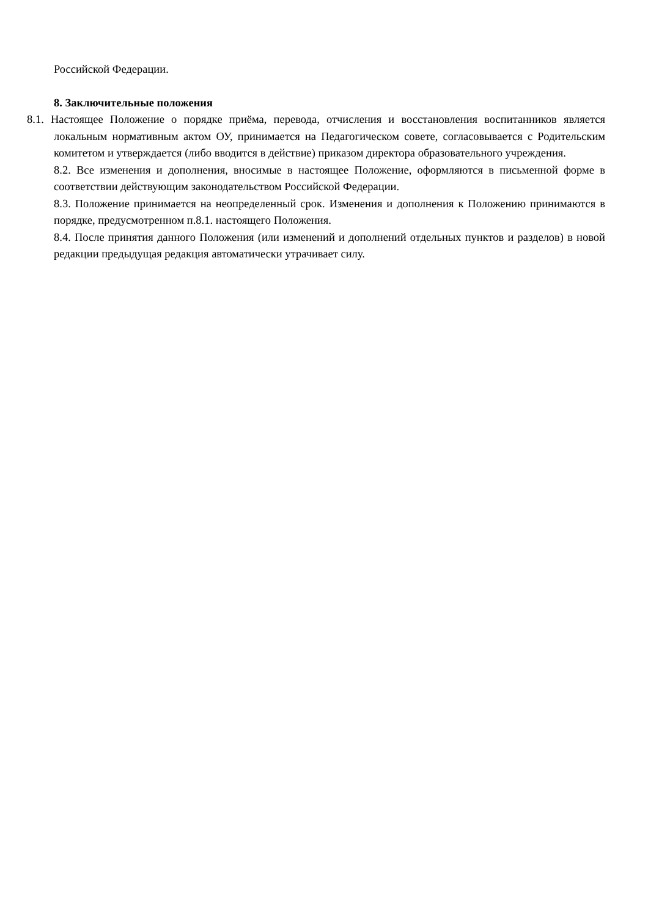Российской Федерации.
8. Заключительные положения
8.1. Настоящее Положение о порядке приёма, перевода, отчисления и восстановления воспитанников является локальным нормативным актом ОУ, принимается на Педагогическом совете, согласовывается с Родительским комитетом и утверждается (либо вводится в действие) приказом директора образовательного учреждения.
8.2. Все изменения и дополнения, вносимые в настоящее Положение, оформляются в письменной форме в соответствии действующим законодательством Российской Федерации.
8.3. Положение принимается на неопределенный срок. Изменения и дополнения к Положению принимаются в порядке, предусмотренном п.8.1. настоящего Положения.
8.4. После принятия данного Положения (или изменений и дополнений отдельных пунктов и разделов) в новой редакции предыдущая редакция автоматически утрачивает силу.